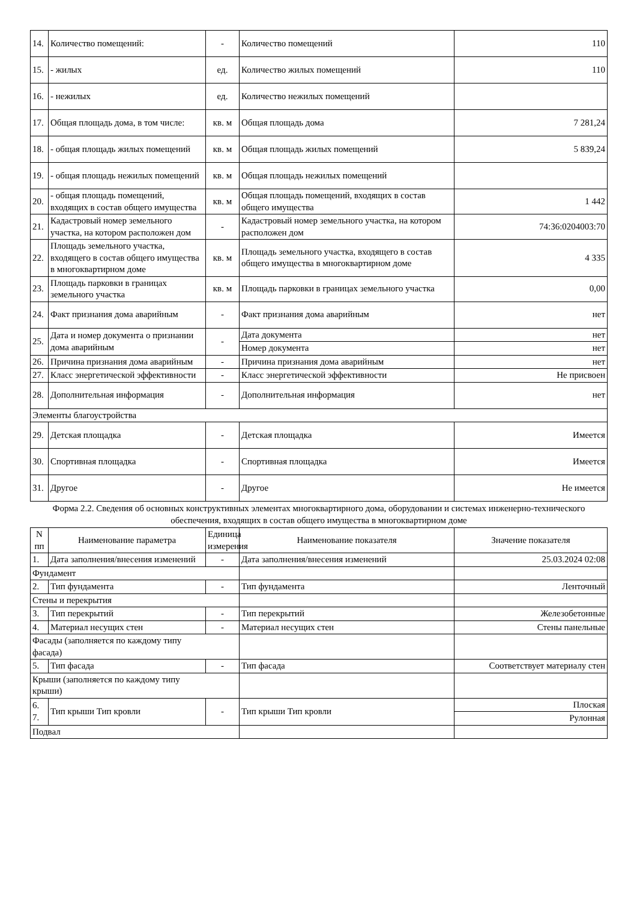| 14. | Количество помещений: | - | Количество помещений | 110 |
| 15. | - жилых | ед. | Количество жилых помещений | 110 |
| 16. | - нежилых | ед. | Количество нежилых помещений | |
| 17. | Общая площадь дома, в том числе: | кв. м | Общая площадь дома | 7 281,24 |
| 18. | - общая площадь жилых помещений | кв. м | Общая площадь жилых помещений | 5 839,24 |
| 19. | - общая площадь нежилых помещений | кв. м | Общая площадь нежилых помещений | |
| 20. | - общая площадь помещений, входящих в состав общего имущества | кв. м | Общая площадь помещений, входящих в состав общего имущества | 1 442 |
| 21. | Кадастровый номер земельного участка, на котором расположен дом | - | Кадастровый номер земельного участка, на котором расположен дом | 74:36:0204003:70 |
| 22. | Площадь земельного участка, входящего в состав общего имущества в многоквартирном доме | кв. м | Площадь земельного участка, входящего в состав общего имущества в многоквартирном доме | 4 335 |
| 23. | Площадь парковки в границах земельного участка | кв. м | Площадь парковки в границах земельного участка | 0,00 |
| 24. | Факт признания дома аварийным | - | Факт признания дома аварийным | нет |
| 25. | Дата и номер документа о признании дома аварийным | - | Дата документа | нет |
| | | | Номер документа | нет |
| 26. | Причина признания дома аварийным | - | Причина признания дома аварийным | нет |
| 27. | Класс энергетической эффективности | - | Класс энергетической эффективности | Не присвоен |
| 28. | Дополнительная информация | - | Дополнительная информация | нет |
| Элементы благоустройства | | | | |
| 29. | Детская площадка | - | Детская площадка | Имеется |
| 30. | Спортивная площадка | - | Спортивная площадка | Имеется |
| 31. | Другое | - | Другое | Не имеется |
Форма 2.2. Сведения об основных конструктивных элементах многоквартирного дома, оборудовании и системах инженерно-технического обеспечения, входящих в состав общего имущества в многоквартирном доме
| N пп | Наименование параметра | Единица измерения | Наименование показателя | Значение показателя |
| --- | --- | --- | --- | --- |
| 1. | Дата заполнения/внесения изменений | - | Дата заполнения/внесения изменений | 25.03.2024 02:08 |
| Фундамент | | | | |
| 2. | Тип фундамента | - | Тип фундамента | Ленточный |
| Стены и перекрытия | | | | |
| 3. | Тип перекрытий | - | Тип перекрытий | Железобетонные |
| 4. | Материал несущих стен | - | Материал несущих стен | Стены панельные |
| Фасады (заполняется по каждому типу фасада) | | | | |
| 5. | Тип фасада | - | Тип фасада | Соответствует материалу стен |
| Крыши (заполняется по каждому типу крыши) | | | | |
| 6. 7. | Тип крыши Тип кровли | - | Тип крыши Тип кровли | Плоская |
| | | | | Рулонная |
| Подвал | | | | |